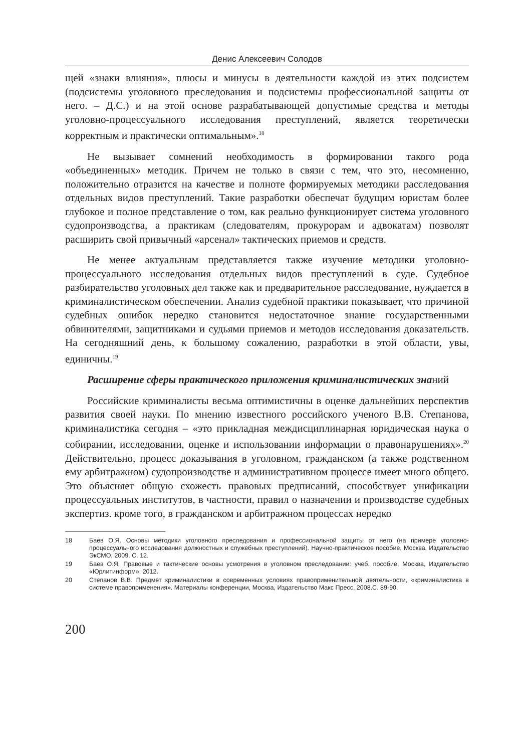Денис Алексеевич Солодов
щей «знаки влияния», плюсы и минусы в деятельности каждой из этих подсистем (подсистемы уголовного преследования и подсистемы профессиональной защиты от него. – Д.С.) и на этой основе разрабатывающей допустимые средства и методы уголовно-процессуального исследования преступлений, является теоретически корректным и практически оптимальным».<sup>18</sup>
Не вызывает сомнений необходимость в формировании такого рода «объединенных» методик. Причем не только в связи с тем, что это, несомненно, положительно отразится на качестве и полноте формируемых методики расследования отдельных видов преступлений. Такие разработки обеспечат будущим юристам более глубокое и полное представление о том, как реально функционирует система уголовного судопроизводства, а практикам (следователям, прокурорам и адвокатам) позволят расширить свой привычный «арсенал» тактических приемов и средств.
Не менее актуальным представляется также изучение методики уголовно-процессуального исследования отдельных видов преступлений в суде. Судебное разбирательство уголовных дел также как и предварительное расследование, нуждается в криминалистическом обеспечении. Анализ судебной практики показывает, что причиной судебных ошибок нередко становится недостаточное знание государственными обвинителями, защитниками и судьями приемов и методов исследования доказательств. На сегодняшний день, к большому сожалению, разработки в этой области, увы, единичны.<sup>19</sup>
Расширение сферы практического приложения криминалистических знаний
Российские криминалисты весьма оптимистичны в оценке дальнейших перспектив развития своей науки. По мнению известного российского ученого В.В. Степанова, криминалистика сегодня – «это прикладная междисциплинарная юридическая наука о собирании, исследовании, оценке и использовании информации о правонарушениях».<sup>20</sup> Действительно, процесс доказывания в уголовном, гражданском (а также родственном ему арбитражном) судопроизводстве и административном процессе имеет много общего. Это объясняет общую схожесть правовых предписаний, способствует унификации процессуальных институтов, в частности, правил о назначении и производстве судебных экспертиз. кроме того, в гражданском и арбитражном процессах нередко
18 Баев О.Я. Основы методики уголовного преследования и профессиональной защиты от него (на примере уголовно-процессуального исследования должностных и служебных преступлений). Научно-практическое пособие, Москва, Издательство ЭкСМО, 2009. С. 12.
19 Баев О.Я. Правовые и тактические основы усмотрения в уголовном преследовании: учеб. пособие, Москва, Издательство «Юрлитинформ», 2012.
20 Степанов В.В. Предмет криминалистики в современных условиях правоприменительной деятельности, «криминалистика в системе правоприменения». Материалы конференции, Москва, Издательство Макс Пресс, 2008.С. 89-90.
200